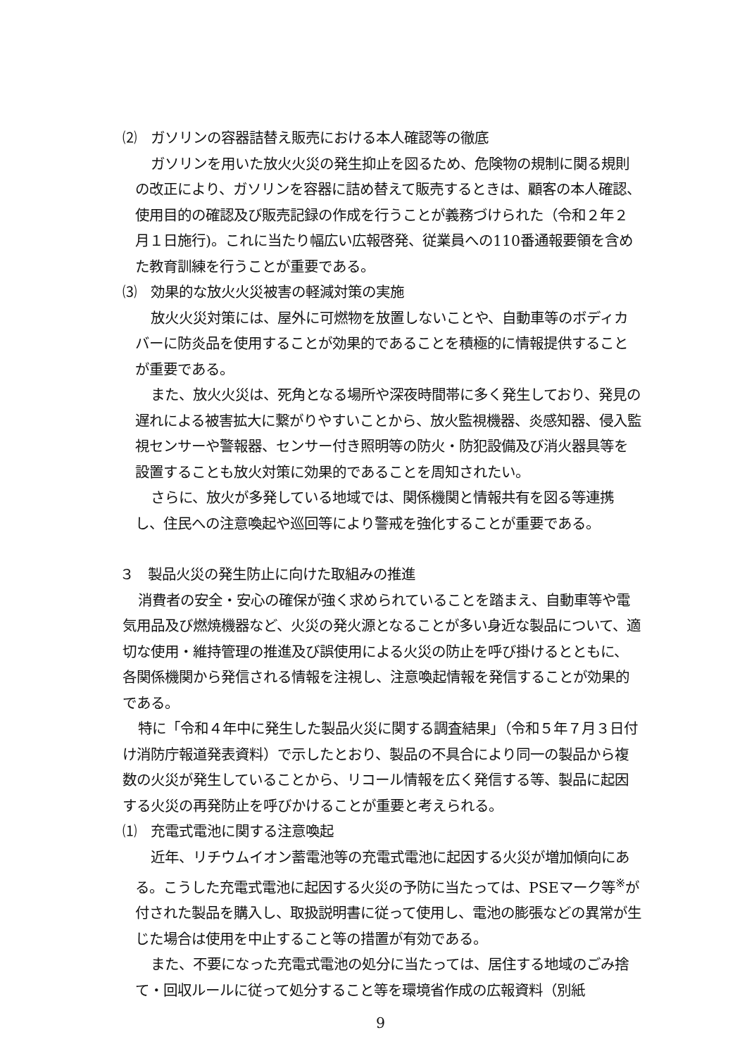⑵　ガソリンの容器詰替え販売における本人確認等の徹底
ガソリンを用いた放火火災の発生抑止を図るため、危険物の規制に関る規則の改正により、ガソリンを容器に詰め替えて販売するときは、顧客の本人確認、使用目的の確認及び販売記録の作成を行うことが義務づけられた（令和２年２月１日施行)。これに当たり幅広い広報啓発、従業員への110番通報要領を含めた教育訓練を行うことが重要である。
⑶　効果的な放火火災被害の軽減対策の実施
放火火災対策には、屋外に可燃物を放置しないことや、自動車等のボディカバーに防炎品を使用することが効果的であることを積極的に情報提供することが重要である。
また、放火火災は、死角となる場所や深夜時間帯に多く発生しており、発見の遅れによる被害拡大に繋がりやすいことから、放火監視機器、炎感知器、侵入監視センサーや警報器、センサー付き照明等の防火・防犯設備及び消火器具等を設置することも放火対策に効果的であることを周知されたい。
さらに、放火が多発している地域では、関係機関と情報共有を図る等連携し、住民への注意喚起や巡回等により警戒を強化することが重要である。
３　製品火災の発生防止に向けた取組みの推進
消費者の安全・安心の確保が強く求められていることを踏まえ、自動車等や電気用品及び燃焼機器など、火災の発火源となることが多い身近な製品について、適切な使用・維持管理の推進及び誤使用による火災の防止を呼び掛けるとともに、各関係機関から発信される情報を注視し、注意喚起情報を発信することが効果的である。
特に「令和４年中に発生した製品火災に関する調査結果」（令和５年７月３日付け消防庁報道発表資料）で示したとおり、製品の不具合により同一の製品から複数の火災が発生していることから、リコール情報を広く発信する等、製品に起因する火災の再発防止を呼びかけることが重要と考えられる。
⑴　充電式電池に関する注意喚起
近年、リチウムイオン蓄電池等の充電式電池に起因する火災が増加傾向にある。こうした充電式電池に起因する火災の予防に当たっては、PSEマーク等<sup>※</sup>が付された製品を購入し、取扱説明書に従って使用し、電池の膨張などの異常が生じた場合は使用を中止すること等の措置が有効である。
また、不要になった充電式電池の処分に当たっては、居住する地域のごみ捨て・回収ルールに従って処分すること等を環境省作成の広報資料（別紙
9